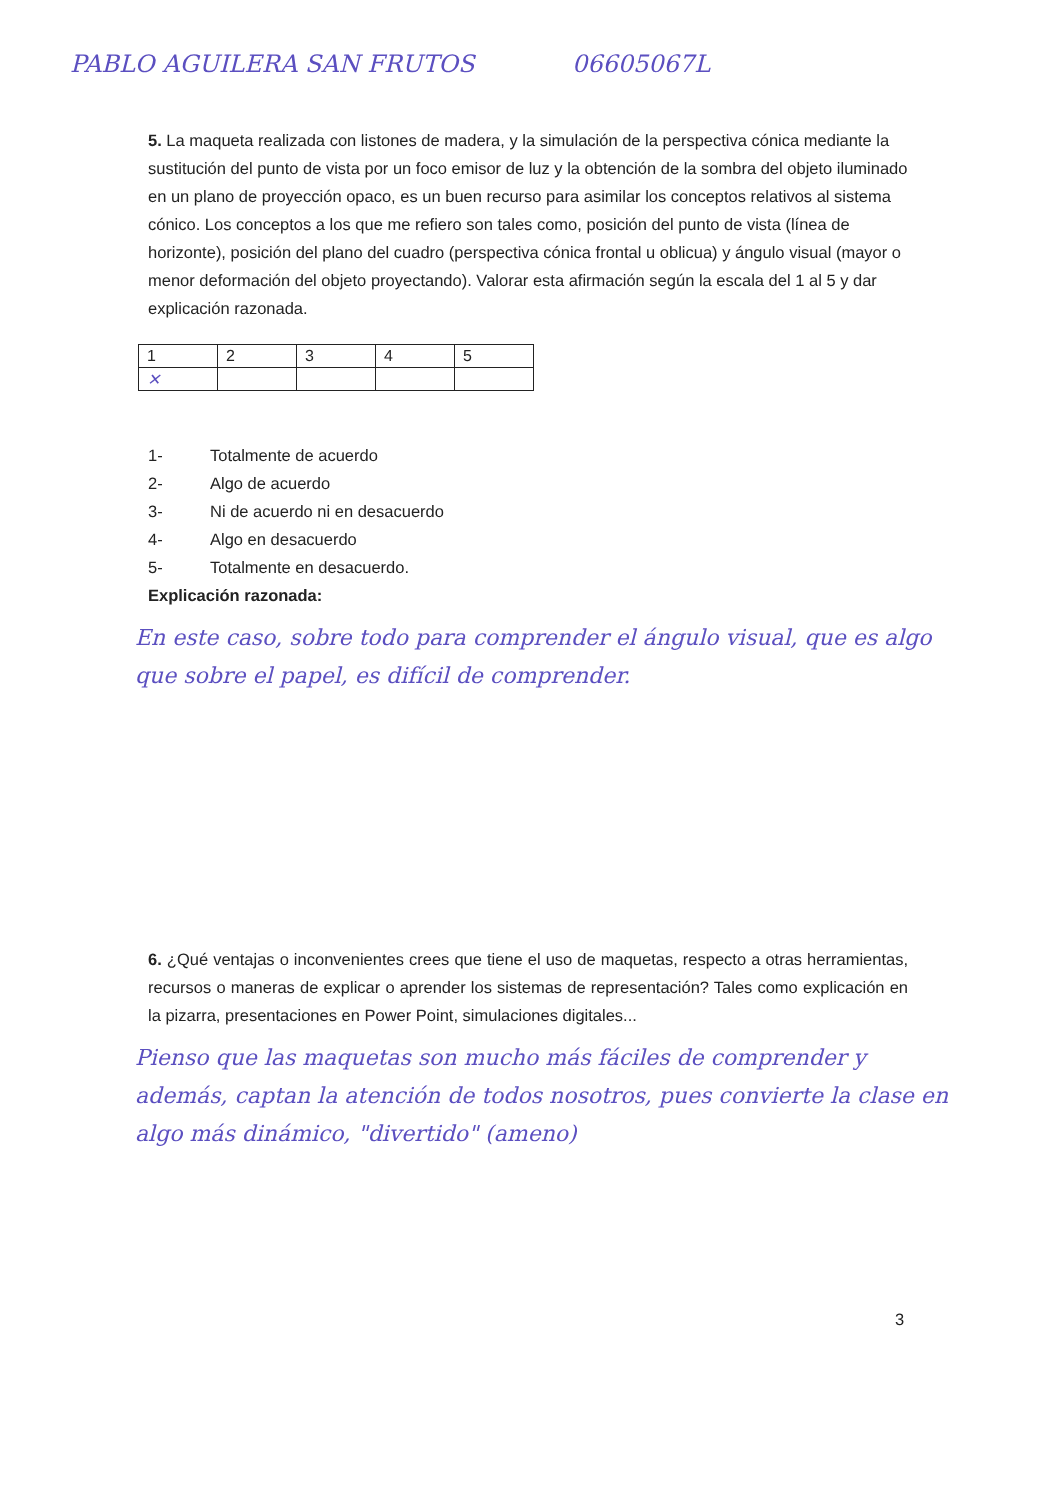PABLO AGUILERA SAN FRUTOS 06605067L
5. La maqueta realizada con listones de madera, y la simulación de la perspectiva cónica mediante la sustitución del punto de vista por un foco emisor de luz y la obtención de la sombra del objeto iluminado en un plano de proyección opaco, es un buen recurso para asimilar los conceptos relativos al sistema cónico. Los conceptos a los que me refiero son tales como, posición del punto de vista (línea de horizonte), posición del plano del cuadro (perspectiva cónica frontal u oblicua) y ángulo visual (mayor o menor deformación del objeto proyectando). Valorar esta afirmación según la escala del 1 al 5 y dar explicación razonada.
| 1 | 2 | 3 | 4 | 5 |
| ✕ | | | | |
1- Totalmente de acuerdo
2- Algo de acuerdo
3- Ni de acuerdo ni en desacuerdo
4- Algo en desacuerdo
5- Totalmente en desacuerdo.
Explicación razonada:
En este caso, sobre todo para comprender el ángulo visual, que es algo que sobre el papel, es difícil de comprender.
6. ¿Qué ventajas o inconvenientes crees que tiene el uso de maquetas, respecto a otras herramientas, recursos o maneras de explicar o aprender los sistemas de representación? Tales como explicación en la pizarra, presentaciones en Power Point, simulaciones digitales...
Pienso que las maquetas son mucho más fáciles de comprender y además, captan la atención de todos nosotros, pues convierte la clase en algo más dinámico, "divertido" (ameno)
3